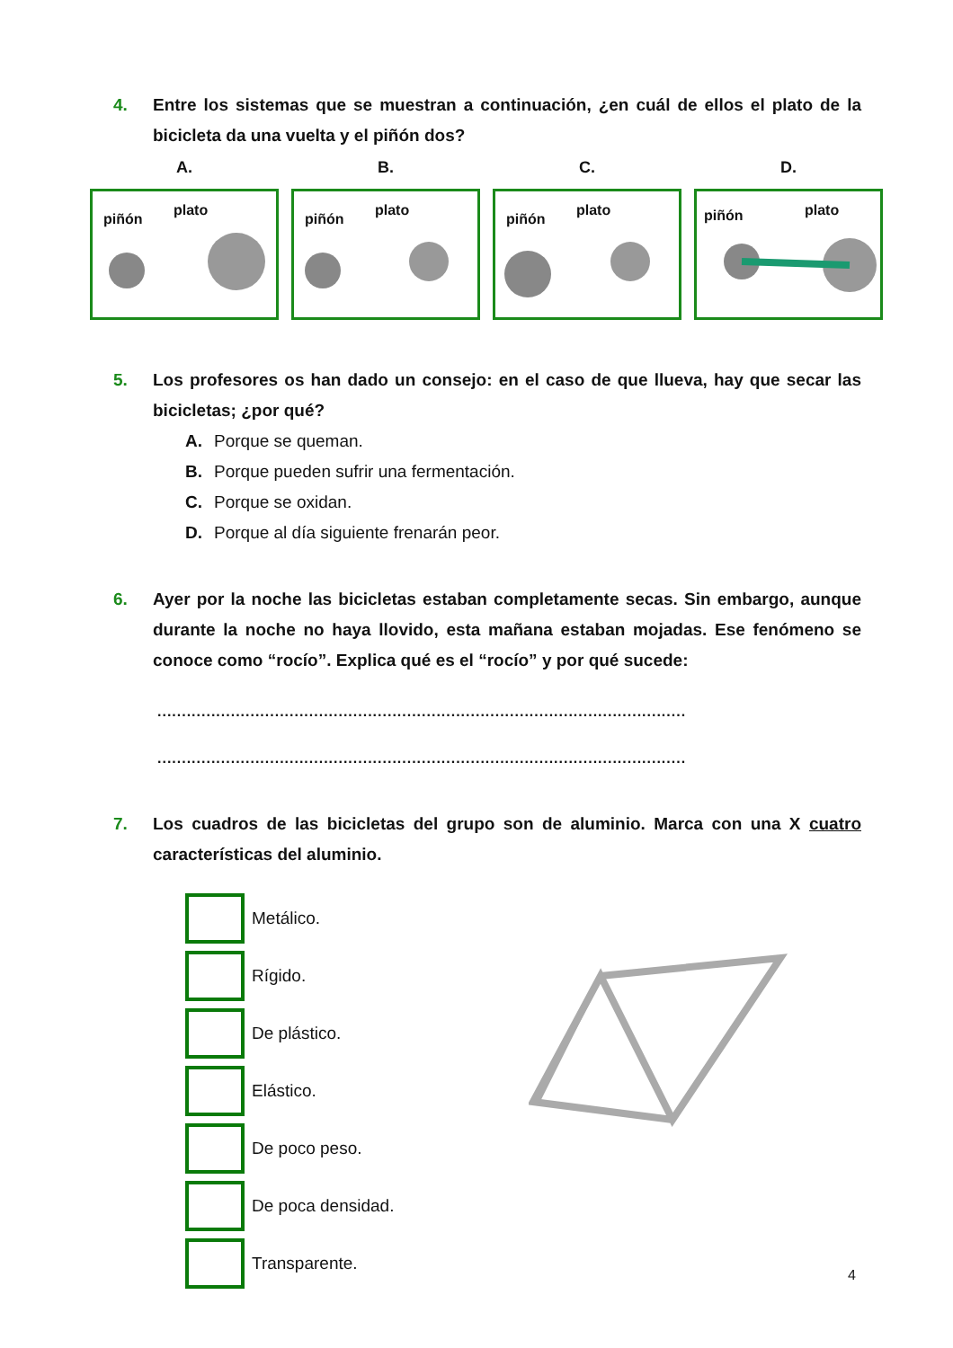4. Entre los sistemas que se muestran a continuación, ¿en cuál de ellos el plato de la bicicleta da una vuelta y el piñón dos?
A.
piñón
plato
B.
piñón
plato
C.
piñón
plato
D.
piñón plato
5. Los profesores os han dado un consejo: en el caso de que llueva, hay que secar las bicicletas; ¿por qué?
A. Porque se queman.
B. Porque pueden sufrir una fermentación.
C. Porque se oxidan.
D. Porque al día siguiente frenarán peor.
6. Ayer por la noche las bicicletas estaban completamente secas. Sin embargo, aunque durante la noche no haya llovido, esta mañana estaban mojadas. Ese fenómeno se conoce como “rocío”. Explica qué es el “rocío” y por qué sucede:
............................................................................................................
............................................................................................................
7. Los cuadros de las bicicletas del grupo son de aluminio. Marca con una X cuatro características del aluminio.
Metálico.
Rígido.
De plástico.
Elástico.
De poco peso.
De poca densidad.
Transparente.
4